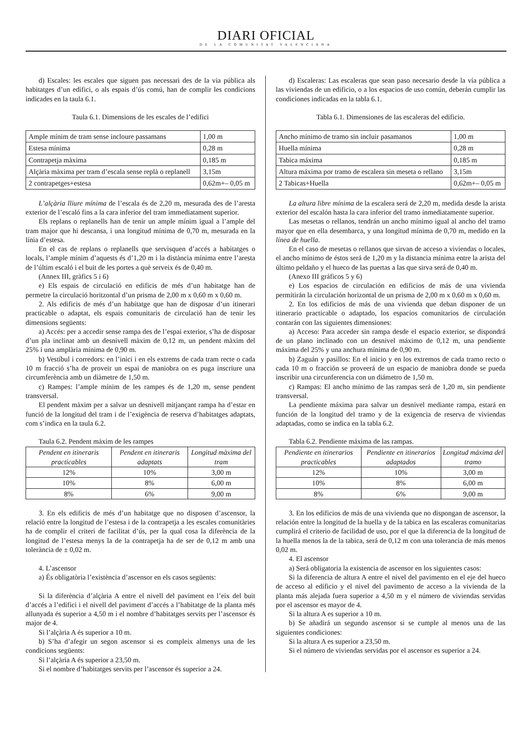DIARI OFICIAL
DE LA COMUNITAT VALENCIANA
d) Escales: les escales que siguen pas necessari des de la via pública als habitatges d’un edifici, o als espais d’ús comú, han de complir les condicions indicades en la taula 6.1.
Taula 6.1. Dimensions de les escales de l’edifici
| Ample mínim de tram sense incloure passamans | 1,00 m |
| Estesa mínima | 0,28 m |
| Contrapetja màxima | 0,185 m |
| Alçària màxima per tram d’escala sense replà o replanell | 3,15m |
| 2 contrapetges+estesa | 0,62m+– 0,05 m |
L’alçària lliure mínima de l’escala és de 2,20 m, mesurada des de l’aresta exterior de l’escaló fins a la cara inferior del tram immediatament superior.
Els replans o replanells han de tenir un ample mínim igual a l’ample del tram major que hi descansa, i una longitud mínima de 0,70 m, mesurada en la línia d’estesa.
En el cas de replans o replanells que servisquen d’accés a habitatges o locals, l’ample mínim d’aquests és d’1,20 m i la distància mínima entre l’aresta de l’últim escaló i el buit de les portes a què serveix és de 0,40 m.
(Annex III, gràfics 5 i 6)
e) Els espais de circulació en edificis de més d’un habitatge han de permetre la circulació horitzontal d’un prisma de 2,00 m x 0,60 m x 0,60 m.
2. Als edificis de més d’un habitatge que han de disposar d’un itinerari practicable o adaptat, els espais comunitaris de circulació han de tenir les dimensions següents:
a) Accés: per a accedir sense rampa des de l’espai exterior, s’ha de disposar d’un pla inclinat amb un desnivell màxim de 0,12 m, un pendent màxim del 25% i una amplària mínima de 0,90 m.
b) Vestíbul i corredors: en l’inici i en els extrems de cada tram recte o cada 10 m fracció s’ha de proveir un espai de maniobra on es puga inscriure una circumferència amb un diàmetre de 1,50 m.
c) Rampes: l’ample mínim de les rampes és de 1,20 m, sense pendent transversal.
El pendent màxim per a salvar un desnivell mitjançant rampa ha d’estar en funció de la longitud del tram i de l’exigència de reserva d’habitatges adaptats, com s’indica en la taula 6.2.
Taula 6.2. Pendent màxim de les rampes
| Pendent en itineraris practicables | Pendent en itineraris adaptats | Longitud màxima del tram |
| 12% | 10% | 3,00 m |
| 10% | 8% | 6,00 m |
| 8% | 6% | 9,00 m |
3. En els edificis de més d’un habitatge que no disposen d’ascensor, la relació entre la longitud de l’estesa i de la contrapetja a les escales comunitàries ha de complir el criteri de facilitat d’ús, per la qual cosa la diferència de la longitud de l’estesa menys la de la contrapetja ha de ser de 0,12 m amb una tolerància de ± 0,02 m.
4. L’ascensor
a) És obligatòria l’existència d’ascensor en els casos següents:
Si la diferència d’alçària A entre el nivell del paviment en l’eix del buit d’accés a l’edifici i el nivell del paviment d’accés a l’habitatge de la planta més allunyada és superior a 4,50 m i el nombre d’habitatges servits per l’ascensor és major de 4.
Si l’alçària A és superior a 10 m.
b) S’ha d’afegir un segon ascensor si es compleix almenys una de les condicions següents:
Si l’alçària A és superior a 23,50 m.
Si el nombre d’habitatges servits per l’ascensor és superior a 24.
d) Escaleras: Las escaleras que sean paso necesario desde la vía pública a las viviendas de un edificio, o a los espacios de uso común, deberán cumplir las condiciones indicadas en la tabla 6.1.
Tabla 6.1. Dimensiones de las escaleras del edificio.
| Ancho mínimo de tramo sin incluir pasamanos | 1,00 m |
| Huella mínima | 0,28 m |
| Tabica máxima | 0,185 m |
| Altura máxima por tramo de escalera sin meseta o rellano | 3,15m |
| 2 Tabicas+Huella | 0,62m+– 0,05 m |
La altura libre mínima de la escalera será de 2,20 m, medida desde la arista exterior del escalón hasta la cara inferior del tramo inmediatamente superior.
Las mesetas o rellanos, tendrán un ancho mínimo igual al ancho del tramo mayor que en ella desembarca, y una longitud mínima de 0,70 m, medido en la línea de huella.
En el caso de mesetas o rellanos que sirvan de acceso a viviendas o locales, el ancho mínimo de éstos será de 1,20 m y la distancia mínima entre la arista del último peldaño y el hueco de las puertas a las que sirva será de 0,40 m.
(Anexo III gráficos 5 y 6)
e) Los espacios de circulación en edificios de más de una vivienda permitirán la circulación horizontal de un prisma de 2,00 m x 0,60 m x 0,60 m.
2. En los edificios de más de una vivienda que deban disponer de un itinerario practicable o adaptado, los espacios comunitarios de circulación contarán con las siguientes dimensiones:
a) Acceso: Para acceder sin rampa desde el espacio exterior, se dispondrá de un plano inclinado con un desnivel máximo de 0,12 m, una pendiente máxima del 25% y una anchura mínima de 0,90 m.
b) Zaguán y pasillos: En el inicio y en los extremos de cada tramo recto o cada 10 m o fracción se proveerá de un espacio de maniobra donde se pueda inscribir una circunferencia con un diámetro de 1,50 m.
c) Rampas: El ancho mínimo de las rampas será de 1,20 m, sin pendiente transversal.
La pendiente máxima para salvar un desnivel mediante rampa, estará en función de la longitud del tramo y de la exigencia de reserva de viviendas adaptadas, como se indica en la tabla 6.2.
Tabla 6.2. Pendiente máxima de las rampas.
| Pendiente en itinerarios practicables | Pendiente en itinerarios adaptados | Longitud máxima del tramo |
| 12% | 10% | 3,00 m |
| 10% | 8% | 6,00 m |
| 8% | 6% | 9,00 m |
3. En los edificios de más de una vivienda que no dispongan de ascensor, la relación entre la longitud de la huella y de la tabica en las escaleras comunitarias cumplirá el criterio de facilidad de uso, por el que la diferencia de la longitud de la huella menos la de la tabica, será de 0,12 m con una tolerancia de más menos 0,02 m.
4. El ascensor
a) Será obligatoria la existencia de ascensor en los siguientes casos:
Si la diferencia de altura A entre el nivel del pavimento en el eje del hueco de acceso al edificio y el nivel del pavimento de acceso a la vivienda de la planta más alejada fuera superior a 4,50 m y el número de viviendas servidas por el ascensor es mayor de 4.
Si la altura A es superior a 10 m.
b) Se añadirá un segundo ascensor si se cumple al menos una de las siguientes condiciones:
Si la altura A es superior a 23,50 m.
Si el número de viviendas servidas por el ascensor es superior a 24.